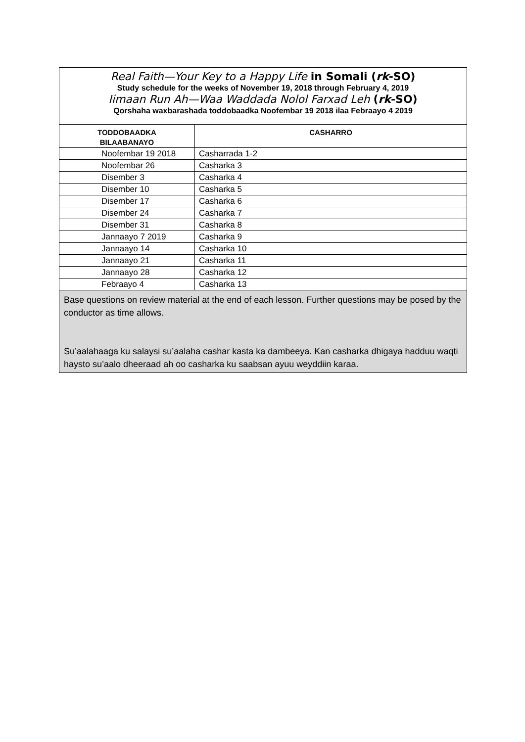| Real Faith—Your Key to a Happy Life in Somali ( rk -SO) Study schedule for the weeks of November 19, 2018 through February 4, 2019 Iimaan Run Ah—Waa Waddada Nolol Farxad Leh ( rk -SO) Qorshaha waxbarashada toddobaadka Noofembar 19 2018 ilaa Febraayo 4 2019 | |
| TODDOBAADKA BILAABANAYO | CASHARRO |
| Noofembar 19 2018 | Casharrada 1-2 |
| Noofembar 26 | Casharka 3 |
| Disember 3 | Casharka 4 |
| Disember 10 | Casharka 5 |
| Disember 17 | Casharka 6 |
| Disember 24 | Casharka 7 |
| Disember 31 | Casharka 8 |
| Jannaayo 7 2019 | Casharka 9 |
| Jannaayo 14 | Casharka 10 |
| Jannaayo 21 | Casharka 11 |
| Jannaayo 28 | Casharka 12 |
| Febraayo 4 | Casharka 13 |
| Base questions on review material at the end of each lesson. Further questions may be posed by the conductor as time allows. Su’aalahaaga ku salaysi su’aalaha cashar kasta ka dambeeya. Kan casharka dhigaya hadduu waqti haysto su’aalo dheeraad ah oo casharka ku saabsan ayuu weyddiin karaa. | |